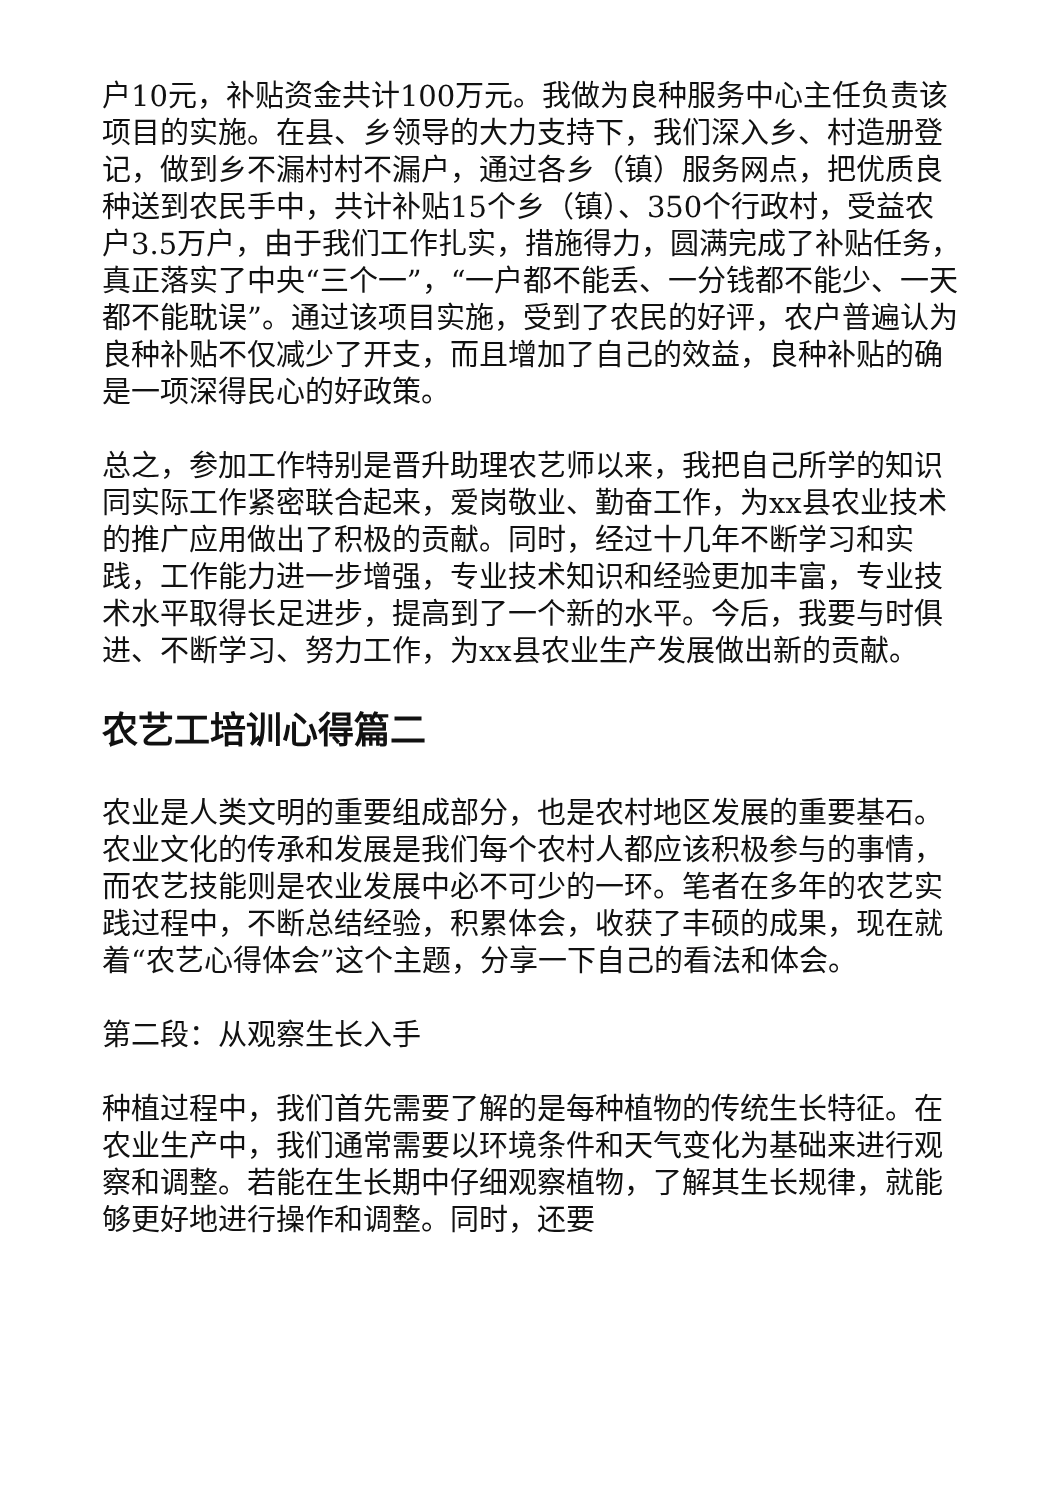户10元，补贴资金共计100万元。我做为良种服务中心主任负责该项目的实施。在县、乡领导的大力支持下，我们深入乡、村造册登记，做到乡不漏村村不漏户，通过各乡（镇）服务网点，把优质良种送到农民手中，共计补贴15个乡（镇）、350个行政村，受益农户3.5万户，由于我们工作扎实，措施得力，圆满完成了补贴任务，真正落实了中央“三个一”，“一户都不能丢、一分钱都不能少、一天都不能耽误”。通过该项目实施，受到了农民的好评，农户普遍认为良种补贴不仅减少了开支，而且增加了自己的效益，良种补贴的确是一项深得民心的好政策。
总之，参加工作特别是晋升助理农艺师以来，我把自己所学的知识同实际工作紧密联合起来，爱岗敬业、勤奋工作，为xx县农业技术的推广应用做出了积极的贡献。同时，经过十几年不断学习和实践，工作能力进一步增强，专业技术知识和经验更加丰富，专业技术水平取得长足进步，提高到了一个新的水平。今后，我要与时俱进、不断学习、努力工作，为xx县农业生产发展做出新的贡献。
农艺工培训心得篇二
农业是人类文明的重要组成部分，也是农村地区发展的重要基石。农业文化的传承和发展是我们每个农村人都应该积极参与的事情，而农艺技能则是农业发展中必不可少的一环。笔者在多年的农艺实践过程中，不断总结经验，积累体会，收获了丰硕的成果，现在就着“农艺心得体会”这个主题，分享一下自己的看法和体会。
第二段：从观察生长入手
种植过程中，我们首先需要了解的是每种植物的传统生长特征。在农业生产中，我们通常需要以环境条件和天气变化为基础来进行观察和调整。若能在生长期中仔细观察植物，了解其生长规律，就能够更好地进行操作和调整。同时，还要